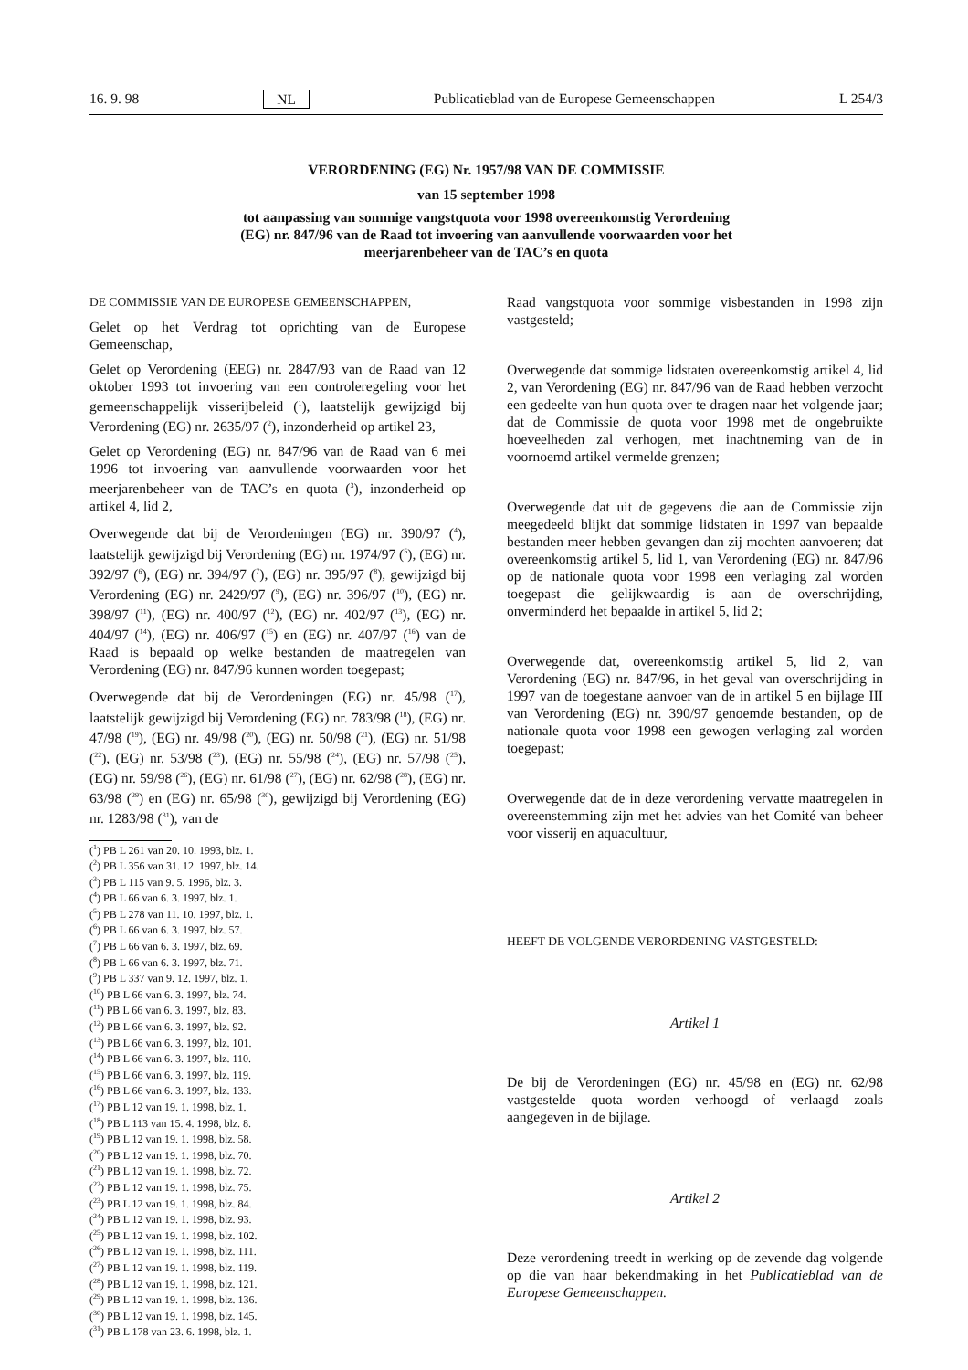16. 9. 98 NL Publicatieblad van de Europese Gemeenschappen L 254/3
VERORDENING (EG) Nr. 1957/98 VAN DE COMMISSIE
van 15 september 1998
tot aanpassing van sommige vangstquota voor 1998 overeenkomstig Verordening
(EG) nr. 847/96 van de Raad tot invoering van aanvullende voorwaarden voor het
meerjarenbeheer van de TAC’s en quota
DE COMMISSIE VAN DE EUROPESE GEMEENSCHAPPEN,
Gelet op het Verdrag tot oprichting van de Europese Gemeenschap,
Gelet op Verordening (EEG) nr. 2847/93 van de Raad van 12 oktober 1993 tot invoering van een controleregeling voor het gemeenschappelijk visserijbeleid (<sup>1</sup>), laatstelijk gewijzigd bij Verordening (EG) nr. 2635/97 (<sup>2</sup>), inzonderheid op artikel 23,
Gelet op Verordening (EG) nr. 847/96 van de Raad van 6 mei 1996 tot invoering van aanvullende voorwaarden voor het meerjarenbeheer van de TAC’s en quota (<sup>3</sup>), inzonderheid op artikel 4, lid 2,
Overwegende dat bij de Verordeningen (EG) nr. 390/97 (<sup>4</sup>), laatstelijk gewijzigd bij Verordening (EG) nr. 1974/97 (<sup>5</sup>), (EG) nr. 392/97 (<sup>6</sup>), (EG) nr. 394/97 (<sup>7</sup>), (EG) nr. 395/97 (<sup>8</sup>), gewijzigd bij Verordening (EG) nr. 2429/97 (<sup>9</sup>), (EG) nr. 396/97 (<sup>10</sup>), (EG) nr. 398/97 (<sup>11</sup>), (EG) nr. 400/97 (<sup>12</sup>), (EG) nr. 402/97 (<sup>13</sup>), (EG) nr. 404/97 (<sup>14</sup>), (EG) nr. 406/97 (<sup>15</sup>) en (EG) nr. 407/97 (<sup>16</sup>) van de Raad is bepaald op welke bestanden de maatregelen van Verordening (EG) nr. 847/96 kunnen worden toegepast;
Overwegende dat bij de Verordeningen (EG) nr. 45/98 (<sup>17</sup>), laatstelijk gewijzigd bij Verordening (EG) nr. 783/98 (<sup>18</sup>), (EG) nr. 47/98 (<sup>19</sup>), (EG) nr. 49/98 (<sup>20</sup>), (EG) nr. 50/98 (<sup>21</sup>), (EG) nr. 51/98 (<sup>22</sup>), (EG) nr. 53/98 (<sup>23</sup>), (EG) nr. 55/98 (<sup>24</sup>), (EG) nr. 57/98 (<sup>25</sup>), (EG) nr. 59/98 (<sup>26</sup>), (EG) nr. 61/98 (<sup>27</sup>), (EG) nr. 62/98 (<sup>28</sup>), (EG) nr. 63/98 (<sup>29</sup>) en (EG) nr. 65/98 (<sup>30</sup>), gewijzigd bij Verordening (EG) nr. 1283/98 (<sup>31</sup>), van de
(<sup>1</sup>) PB L 261 van 20. 10. 1993, blz. 1.
(<sup>2</sup>) PB L 356 van 31. 12. 1997, blz. 14.
(<sup>3</sup>) PB L 115 van 9. 5. 1996, blz. 3.
(<sup>4</sup>) PB L 66 van 6. 3. 1997, blz. 1.
(<sup>5</sup>) PB L 278 van 11. 10. 1997, blz. 1.
(<sup>6</sup>) PB L 66 van 6. 3. 1997, blz. 57.
(<sup>7</sup>) PB L 66 van 6. 3. 1997, blz. 69.
(<sup>8</sup>) PB L 66 van 6. 3. 1997, blz. 71.
(<sup>9</sup>) PB L 337 van 9. 12. 1997, blz. 1.
(<sup>10</sup>) PB L 66 van 6. 3. 1997, blz. 74.
(<sup>11</sup>) PB L 66 van 6. 3. 1997, blz. 83.
(<sup>12</sup>) PB L 66 van 6. 3. 1997, blz. 92.
(<sup>13</sup>) PB L 66 van 6. 3. 1997, blz. 101.
(<sup>14</sup>) PB L 66 van 6. 3. 1997, blz. 110.
(<sup>15</sup>) PB L 66 van 6. 3. 1997, blz. 119.
(<sup>16</sup>) PB L 66 van 6. 3. 1997, blz. 133.
(<sup>17</sup>) PB L 12 van 19. 1. 1998, blz. 1.
(<sup>18</sup>) PB L 113 van 15. 4. 1998, blz. 8.
(<sup>19</sup>) PB L 12 van 19. 1. 1998, blz. 58.
(<sup>20</sup>) PB L 12 van 19. 1. 1998, blz. 70.
(<sup>21</sup>) PB L 12 van 19. 1. 1998, blz. 72.
(<sup>22</sup>) PB L 12 van 19. 1. 1998, blz. 75.
(<sup>23</sup>) PB L 12 van 19. 1. 1998, blz. 84.
(<sup>24</sup>) PB L 12 van 19. 1. 1998, blz. 93.
(<sup>25</sup>) PB L 12 van 19. 1. 1998, blz. 102.
(<sup>26</sup>) PB L 12 van 19. 1. 1998, blz. 111.
(<sup>27</sup>) PB L 12 van 19. 1. 1998, blz. 119.
(<sup>28</sup>) PB L 12 van 19. 1. 1998, blz. 121.
(<sup>29</sup>) PB L 12 van 19. 1. 1998, blz. 136.
(<sup>30</sup>) PB L 12 van 19. 1. 1998, blz. 145.
(<sup>31</sup>) PB L 178 van 23. 6. 1998, blz. 1.
Raad vangstquota voor sommige visbestanden in 1998 zijn vastgesteld;
Overwegende dat sommige lidstaten overeenkomstig artikel 4, lid 2, van Verordening (EG) nr. 847/96 van de Raad hebben verzocht een gedeelte van hun quota over te dragen naar het volgende jaar; dat de Commissie de quota voor 1998 met de ongebruikte hoeveelheden zal verhogen, met inachtneming van de in voornoemd artikel vermelde grenzen;
Overwegende dat uit de gegevens die aan de Commissie zijn meegedeeld blijkt dat sommige lidstaten in 1997 van bepaalde bestanden meer hebben gevangen dan zij mochten aanvoeren; dat overeenkomstig artikel 5, lid 1, van Verordening (EG) nr. 847/96 op de nationale quota voor 1998 een verlaging zal worden toegepast die gelijkwaardig is aan de overschrijding, onverminderd het bepaalde in artikel 5, lid 2;
Overwegende dat, overeenkomstig artikel 5, lid 2, van Verordening (EG) nr. 847/96, in het geval van overschrijding in 1997 van de toegestane aanvoer van de in artikel 5 en bijlage III van Verordening (EG) nr. 390/97 genoemde bestanden, op de nationale quota voor 1998 een gewogen verlaging zal worden toegepast;
Overwegende dat de in deze verordening vervatte maatregelen in overeenstemming zijn met het advies van het Comité van beheer voor visserij en aquacultuur,
HEEFT DE VOLGENDE VERORDENING VASTGESTELD:
Artikel 1
De bij de Verordeningen (EG) nr. 45/98 en (EG) nr. 62/98 vastgestelde quota worden verhoogd of verlaagd zoals aangegeven in de bijlage.
Artikel 2
Deze verordening treedt in werking op de zevende dag volgende op die van haar bekendmaking in het Publicatieblad van de Europese Gemeenschappen.